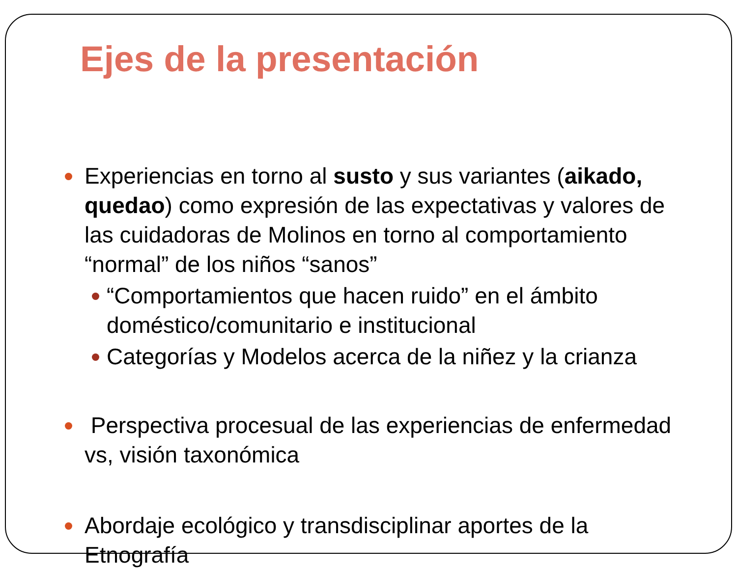Ejes de la presentación
Experiencias en torno al susto y sus variantes (aikado, quedao) como expresión de las expectativas y valores de las cuidadoras de Molinos en torno al comportamiento “normal” de los niños “sanos”
“Comportamientos que hacen ruido” en el ámbito doméstico/comunitario e institucional
Categorías y Modelos acerca de la niñez y la crianza
Perspectiva procesual de las experiencias de enfermedad vs, visión taxonómica
Abordaje ecológico y transdisciplinar aportes de la Etnografía